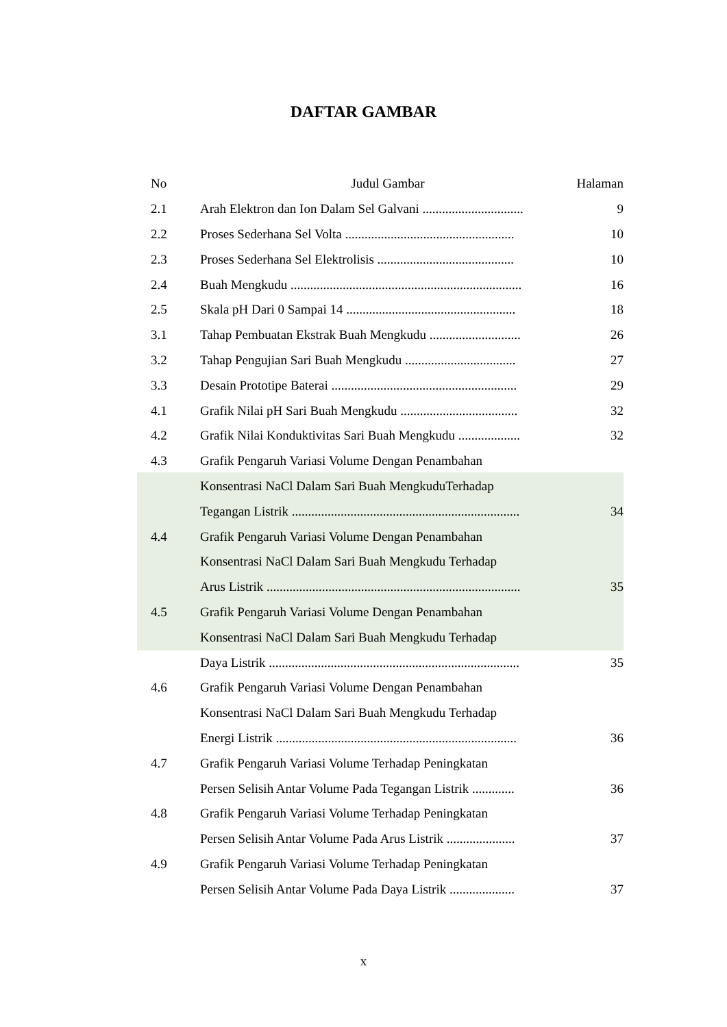DAFTAR GAMBAR
| No | Judul Gambar | Halaman |
| --- | --- | --- |
| 2.1 | Arah Elektron dan Ion Dalam Sel Galvani ............................... | 9 |
| 2.2 | Proses Sederhana Sel Volta .................................................... | 10 |
| 2.3 | Proses Sederhana Sel Elektrolisis .......................................... | 10 |
| 2.4 | Buah Mengkudu ....................................................................... | 16 |
| 2.5 | Skala pH Dari 0 Sampai 14 .................................................... | 18 |
| 3.1 | Tahap Pembuatan Ekstrak Buah Mengkudu ............................ | 26 |
| 3.2 | Tahap Pengujian Sari Buah Mengkudu .................................. | 27 |
| 3.3 | Desain Prototipe Baterai ......................................................... | 29 |
| 4.1 | Grafik Nilai pH Sari Buah Mengkudu .................................... | 32 |
| 4.2 | Grafik Nilai Konduktivitas Sari Buah Mengkudu ................... | 32 |
| 4.3 | Grafik Pengaruh Variasi Volume Dengan Penambahan | |
| | Konsentrasi NaCl Dalam Sari Buah MengkuduTerhadap | |
| | Tegangan Listrik ...................................................................... | 34 |
| 4.4 | Grafik Pengaruh Variasi Volume Dengan Penambahan | |
| | Konsentrasi NaCl Dalam Sari Buah Mengkudu Terhadap | |
| | Arus Listrik .............................................................................. | 35 |
| 4.5 | Grafik Pengaruh Variasi Volume Dengan Penambahan | |
| | Konsentrasi NaCl Dalam Sari Buah Mengkudu Terhadap | |
| | Daya Listrik ............................................................................. | 35 |
| 4.6 | Grafik Pengaruh Variasi Volume Dengan Penambahan | |
| | Konsentrasi NaCl Dalam Sari Buah Mengkudu Terhadap | |
| | Energi Listrik .......................................................................... | 36 |
| 4.7 | Grafik Pengaruh Variasi Volume Terhadap Peningkatan | |
| | Persen Selisih Antar Volume Pada Tegangan Listrik ............. | 36 |
| 4.8 | Grafik Pengaruh Variasi Volume Terhadap Peningkatan | |
| | Persen Selisih Antar Volume Pada Arus Listrik ..................... | 37 |
| 4.9 | Grafik Pengaruh Variasi Volume Terhadap Peningkatan | |
| | Persen Selisih Antar Volume Pada Daya Listrik .................... | 37 |
x